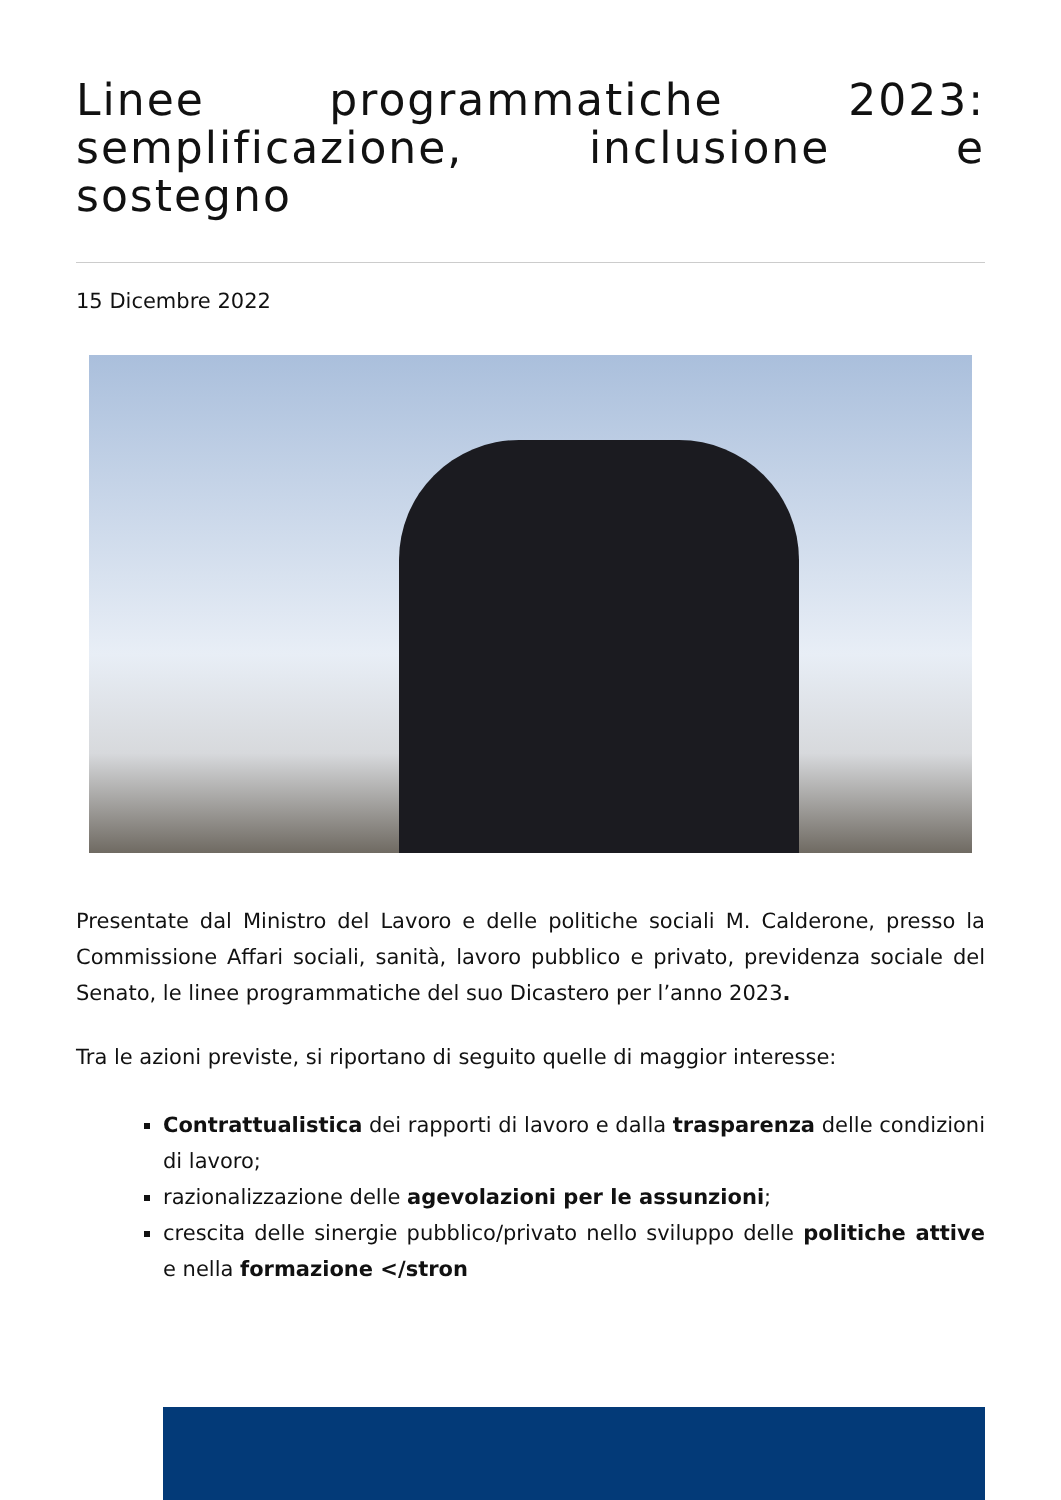Linee programmatiche 2023: semplificazione, inclusione e sostegno
15 Dicembre 2022
Presentate dal Ministro del Lavoro e delle politiche sociali M. Calderone, presso la Commissione Affari sociali, sanità, lavoro pubblico e privato, previdenza sociale del Senato, le linee programmatiche del suo Dicastero per l’anno 2023.
Tra le azioni previste, si riportano di seguito quelle di maggior interesse:
Contrattualistica dei rapporti di lavoro e dalla trasparenza delle condizioni di lavoro;
razionalizzazione delle agevolazioni per le assunzioni;
crescita delle sinergie pubblico/privato nello sviluppo delle politiche attive e nella formazione </stron